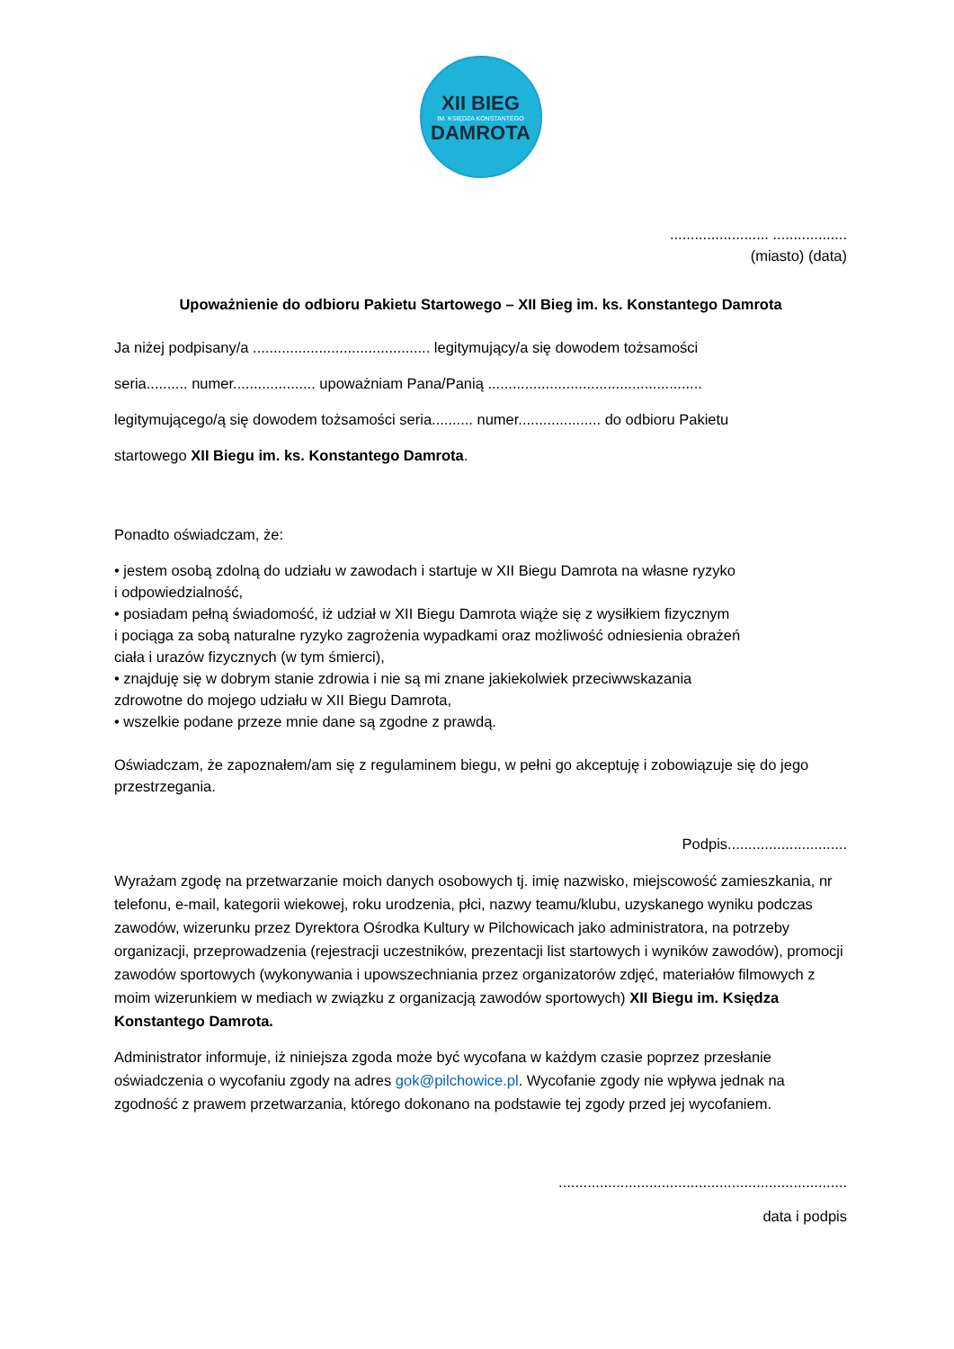XII BIEG
IM. KSIĘDZA KONSTANTEGO
DAMROTA
........................ ..................
(miasto) (data)
Upoważnienie do odbioru Pakietu Startowego – XII Bieg im. ks. Konstantego Damrota
Ja niżej podpisany/a ........................................... legitymujący/a się dowodem tożsamości
seria.......... numer.................... upoważniam Pana/Panią ....................................................
legitymującego/ą się dowodem tożsamości seria.......... numer.................... do odbioru Pakietu
startowego XII Biegu im. ks. Konstantego Damrota.
Ponadto oświadczam, że:
• jestem osobą zdolną do udziału w zawodach i startuje w XII Biegu Damrota na własne ryzyko
i odpowiedzialność,
• posiadam pełną świadomość, iż udział w XII Biegu Damrota wiąże się z wysiłkiem fizycznym
i pociąga za sobą naturalne ryzyko zagrożenia wypadkami oraz możliwość odniesienia obrażeń
ciała i urazów fizycznych (w tym śmierci),
• znajduję się w dobrym stanie zdrowia i nie są mi znane jakiekolwiek przeciwwskazania
zdrowotne do mojego udziału w XII Biegu Damrota,
• wszelkie podane przeze mnie dane są zgodne z prawdą.
Oświadczam, że zapoznałem/am się z regulaminem biegu, w pełni go akceptuję i zobowiązuje się do jego przestrzegania.
Podpis.............................
Wyrażam zgodę na przetwarzanie moich danych osobowych tj. imię nazwisko, miejscowość zamieszkania, nr telefonu, e-mail, kategorii wiekowej, roku urodzenia, płci, nazwy teamu/klubu, uzyskanego wyniku podczas zawodów, wizerunku przez Dyrektora Ośrodka Kultury w Pilchowicach jako administratora, na potrzeby organizacji, przeprowadzenia (rejestracji uczestników, prezentacji list startowych i wyników zawodów), promocji zawodów sportowych (wykonywania i upowszechniania przez organizatorów zdjęć, materiałów filmowych z moim wizerunkiem w mediach w związku z organizacją zawodów sportowych) XII Biegu im. Księdza Konstantego Damrota.
Administrator informuje, iż niniejsza zgoda może być wycofana w każdym czasie poprzez przesłanie oświadczenia o wycofaniu zgody na adres gok@pilchowice.pl. Wycofanie zgody nie wpływa jednak na zgodność z prawem przetwarzania, którego dokonano na podstawie tej zgody przed jej wycofaniem.
......................................................................
data i podpis